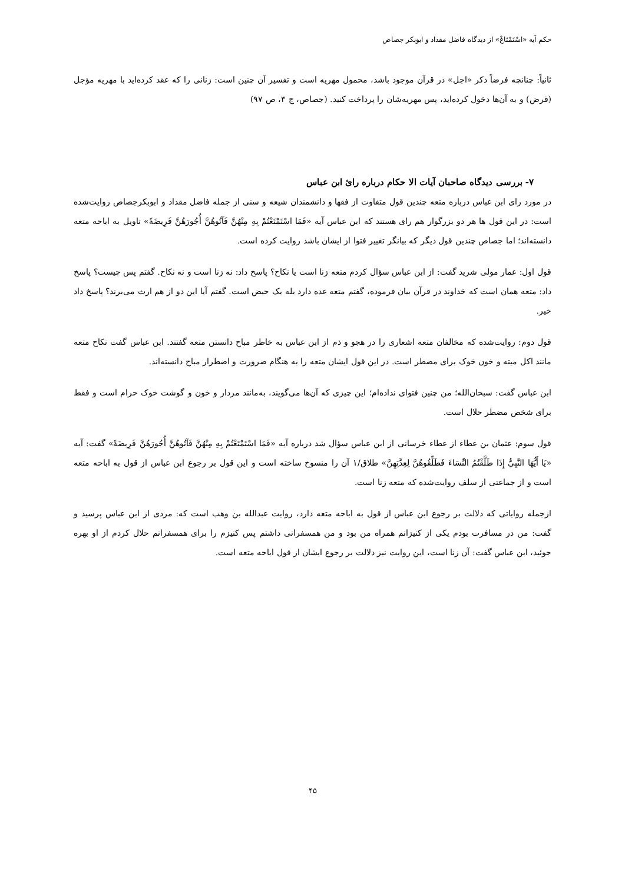حکم آیه «اسْتَمْتَاعْ» از دیدگاه فاضل مقداد و ابوبکر جصاص
ثانیاً: چنانچه فرضاً ذکر «اجل» در قرآن موجود باشد، محمول مهریه است و تفسیر آن چنین است: زنانی را که عقد کرده‌اید با مهریه مؤجل (قرض) و به آن‌ها دخول کرده‌اید، پس مهریه‌شان را پرداخت کنید. (جصاص، ج ۳، ص ۹۷)
۷- بررسی دیدگاه صاحبان آیات الا حکام درباره رائ ابن عباس
در مورد رای ابن عباس درباره متعه چندین قول متفاوت از فقها و دانشمندان شیعه و سنی از جمله فاضل مقداد و ابوبکرجصاص روایت‌شده است: در این قول ها هر دو بزرگوار هم رای هستند که ابن عباس آیه «فَمَا اسْتَمْتَعْتُمْ بِهِ مِنْهُنَّ فَآتُوهُنَّ أُجُورَهُنَّ فَرِيضَةً» تاویل به اباحه متعه دانسته‌اند؛ اما جصاص چندین قول دیگر که بیانگر تغییر فتوا از ایشان باشد روایت کرده است.
قول اول: عمار مولی شرید گفت: از ابن عباس سؤال کردم متعه زنا است یا نکاح؟ پاسخ داد: نه زنا است و نه نکاح. گفتم پس چیست؟ پاسخ داد: متعه همان است که خداوند در قرآن بیان فرموده، گفتم متعه عده دارد بله یک حیض است. گفتم آیا این دو از هم ارث می‌برند؟ پاسخ داد خیر.
قول دوم: روایت‌شده که مخالفان متعه اشعاری را در هجو و ذم از ابن عباس به خاطر مباح دانستن متعه گفتند. ابن عباس گفت نکاح متعه مانند اکل میته و خون خوک برای مضطر است. در این قول ایشان متعه را به هنگام ضرورت و اضطرار مباح دانسته‌اند.
ابن عباس گفت: سبحان‌الله؛ من چنین فتوای نداده‌ام؛ این چیزی که آن‌ها می‌گویند، به‌مانند مردار و خون و گوشت خوک حرام است و فقط برای شخص مضطر حلال است.
قول سوم: عثمان بن عطاء از عطاء خرسانی از ابن عباس سؤال شد درباره آیه «فَمَا اسْتَمْتَعْتُمْ بِهِ مِنْهُنَّ فَآتُوهُنَّ أُجُورَهُنَّ فَرِيضَةً» گفت: آیه «يَا أَيُّهَا النَّبِيُّ إِذَا طَلَّقْتُمُ النِّسَاءَ فَطَلِّقُوهُنَّ لِعِدَّتِهِنَّ» طلاق/۱ آن را منسوخ ساخته است و این قول بر رجوع ابن عباس از قول به اباحه متعه است و از جماعتی از سلف روایت‌شده که متعه زنا است.
ازجمله روایاتی که دلالت بر رجوع ابن عباس از قول به اباحه متعه دارد، روایت عبدالله بن وهب است که: مردی از ابن عباس پرسید و گفت: من در مسافرت بودم یکی از کنیزانم همراه من بود و من همسفرانی داشتم پس کنیزم را برای همسفرانم حلال کردم از او بهره جوئید، ابن عباس گفت: آن زنا است، این روایت نیز دلالت بر رجوع ایشان از قول اباحه متعه است.
۴۵